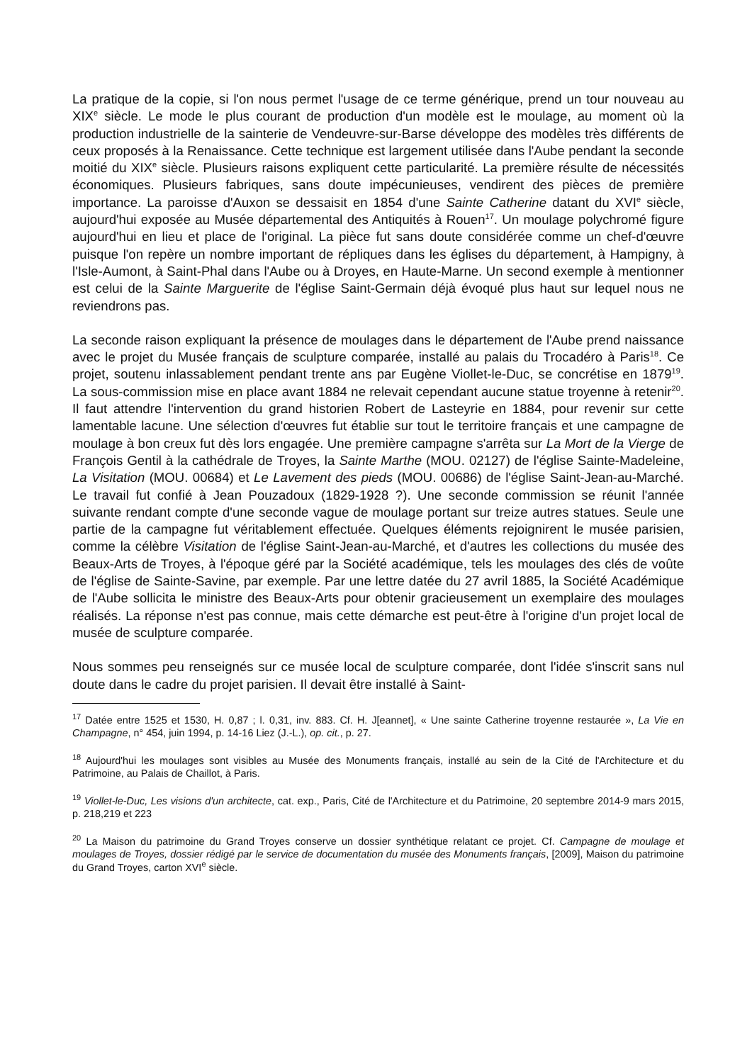La pratique de la copie, si l'on nous permet l'usage de ce terme générique, prend un tour nouveau au XIX<sup>e</sup> siècle. Le mode le plus courant de production d'un modèle est le moulage, au moment où la production industrielle de la sainterie de Vendeuvre-sur-Barse développe des modèles très différents de ceux proposés à la Renaissance. Cette technique est largement utilisée dans l'Aube pendant la seconde moitié du XIX<sup>e</sup> siècle. Plusieurs raisons expliquent cette particularité. La première résulte de nécessités économiques. Plusieurs fabriques, sans doute impécunieuses, vendirent des pièces de première importance. La paroisse d'Auxon se dessaisit en 1854 d'une Sainte Catherine datant du XVI<sup>e</sup> siècle, aujourd'hui exposée au Musée départemental des Antiquités à Rouen<sup>17</sup>. Un moulage polychromé figure aujourd'hui en lieu et place de l'original. La pièce fut sans doute considérée comme un chef-d'œuvre puisque l'on repère un nombre important de répliques dans les églises du département, à Hampigny, à l'Isle-Aumont, à Saint-Phal dans l'Aube ou à Droyes, en Haute-Marne. Un second exemple à mentionner est celui de la Sainte Marguerite de l'église Saint-Germain déjà évoqué plus haut sur lequel nous ne reviendrons pas.
La seconde raison expliquant la présence de moulages dans le département de l'Aube prend naissance avec le projet du Musée français de sculpture comparée, installé au palais du Trocadéro à Paris<sup>18</sup>. Ce projet, soutenu inlassablement pendant trente ans par Eugène Viollet-le-Duc, se concrétise en 1879<sup>19</sup>. La sous-commission mise en place avant 1884 ne relevait cependant aucune statue troyenne à retenir<sup>20</sup>. Il faut attendre l'intervention du grand historien Robert de Lasteyrie en 1884, pour revenir sur cette lamentable lacune. Une sélection d'œuvres fut établie sur tout le territoire français et une campagne de moulage à bon creux fut dès lors engagée. Une première campagne s'arrêta sur La Mort de la Vierge de François Gentil à la cathédrale de Troyes, la Sainte Marthe (MOU. 02127) de l'église Sainte-Madeleine, La Visitation (MOU. 00684) et Le Lavement des pieds (MOU. 00686) de l'église Saint-Jean-au-Marché. Le travail fut confié à Jean Pouzadoux (1829-1928 ?). Une seconde commission se réunit l'année suivante rendant compte d'une seconde vague de moulage portant sur treize autres statues. Seule une partie de la campagne fut véritablement effectuée. Quelques éléments rejoignirent le musée parisien, comme la célèbre Visitation de l'église Saint-Jean-au-Marché, et d'autres les collections du musée des Beaux-Arts de Troyes, à l'époque géré par la Société académique, tels les moulages des clés de voûte de l'église de Sainte-Savine, par exemple. Par une lettre datée du 27 avril 1885, la Société Académique de l'Aube sollicita le ministre des Beaux-Arts pour obtenir gracieusement un exemplaire des moulages réalisés. La réponse n'est pas connue, mais cette démarche est peut-être à l'origine d'un projet local de musée de sculpture comparée.
Nous sommes peu renseignés sur ce musée local de sculpture comparée, dont l'idée s'inscrit sans nul doute dans le cadre du projet parisien. Il devait être installé à Saint-
<sup>17</sup> Datée entre 1525 et 1530, H. 0,87 ; l. 0,31, inv. 883. Cf. H. J[eannet], « Une sainte Catherine troyenne restaurée », La Vie en Champagne, n° 454, juin 1994, p. 14-16 Liez (J.-L.), op. cit., p. 27.
<sup>18</sup> Aujourd'hui les moulages sont visibles au Musée des Monuments français, installé au sein de la Cité de l'Architecture et du Patrimoine, au Palais de Chaillot, à Paris.
<sup>19</sup> Viollet-le-Duc, Les visions d'un architecte, cat. exp., Paris, Cité de l'Architecture et du Patrimoine, 20 septembre 2014-9 mars 2015, p. 218,219 et 223
<sup>20</sup> La Maison du patrimoine du Grand Troyes conserve un dossier synthétique relatant ce projet. Cf. Campagne de moulage et moulages de Troyes, dossier rédigé par le service de documentation du musée des Monuments français, [2009], Maison du patrimoine du Grand Troyes, carton XVI<sup>e</sup> siècle.